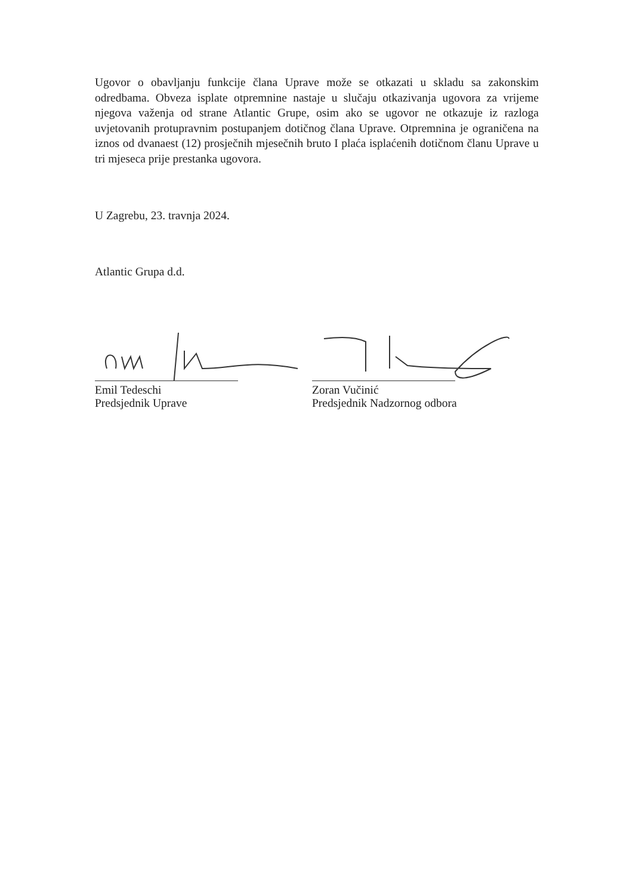Ugovor o obavljanju funkcije člana Uprave može se otkazati u skladu sa zakonskim odredbama. Obveza isplate otpremnine nastaje u slučaju otkazivanja ugovora za vrijeme njegova važenja od strane Atlantic Grupe, osim ako se ugovor ne otkazuje iz razloga uvjetovanih protupravnim postupanjem dotičnog člana Uprave. Otpremnina je ograničena na iznos od dvanaest (12) prosječnih mjesečnih bruto I plaća isplaćenih dotičnom članu Uprave u tri mjeseca prije prestanka ugovora.
U Zagrebu, 23. travnja 2024.
Atlantic Grupa d.d.
Emil Tedeschi
Predsjednik Uprave
Zoran Vučinić
Predsjednik Nadzornog odbora